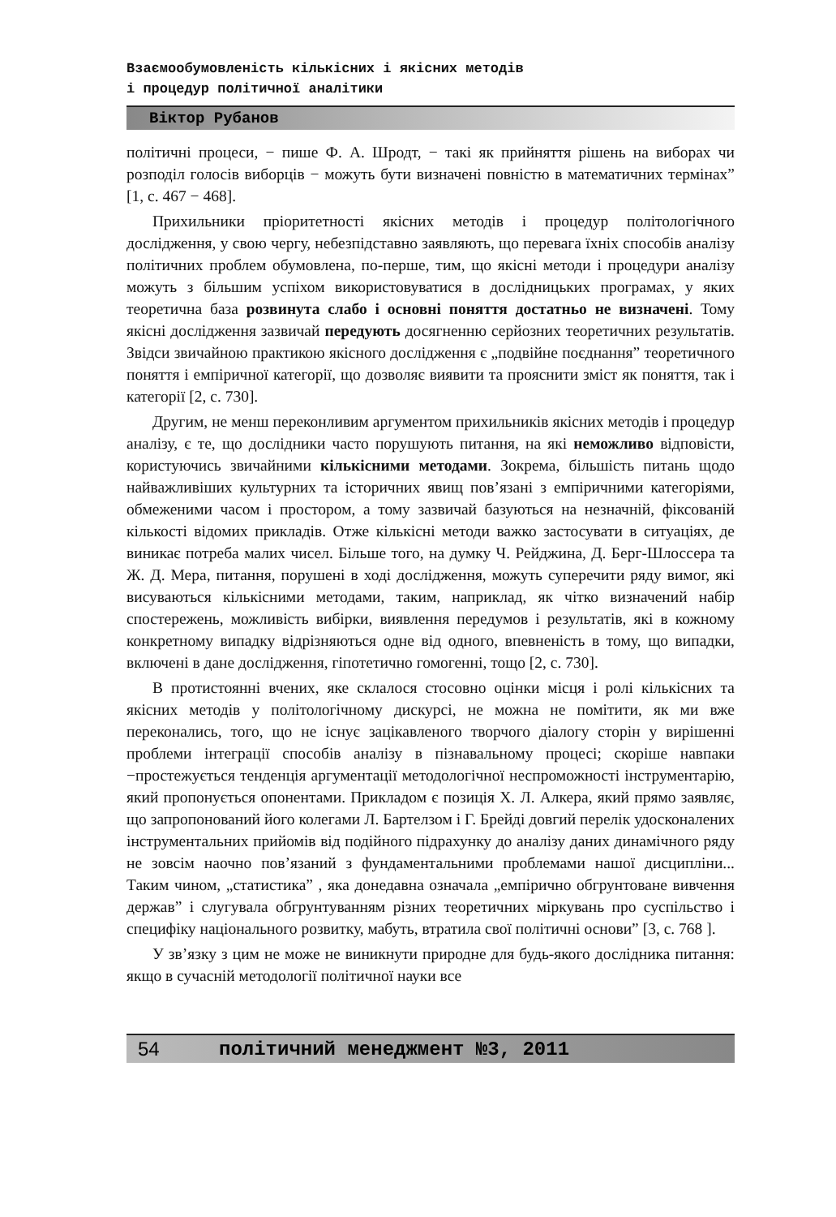Взаємообумовленість кількісних і якісних методів
і процедур політичної аналітики
Віктор Рубанов
політичні процеси, − пише Ф. А. Шродт, − такі як прийняття рішень на виборах чи розподіл голосів виборців − можуть бути визначені повністю в математичних термінах” [1, с. 467 − 468].
Прихильники пріоритетності якісних методів і процедур політологічного дослідження, у свою чергу, небезпідставно заявляють, що перевага їхніх способів аналізу політичних проблем обумовлена, по-перше, тим, що якісні методи і процедури аналізу можуть з більшим успіхом використовуватися в дослідницьких програмах, у яких теоретична база розвинута слабо і основні поняття достатньо не визначені. Тому якісні дослідження зазвичай передують досягненню серйозних теоретичних результатів. Звідси звичайною практикою якісного дослідження є „подвійне поєднання” теоретичного поняття і емпіричної категорії, що дозволяє виявити та прояснити зміст як поняття, так і категорії [2, с. 730].
Другим, не менш переконливим аргументом прихильників якісних методів і процедур аналізу, є те, що дослідники часто порушують питання, на які неможливо відповісти, користуючись звичайними кількісними методами. Зокрема, більшість питань щодо найважливіших культурних та історичних явищ пов’язані з емпіричними категоріями, обмеженими часом і простором, а тому зазвичай базуються на незначній, фіксованій кількості відомих прикладів. Отже кількісні методи важко застосувати в ситуаціях, де виникає потреба малих чисел. Більше того, на думку Ч. Рейджина, Д. Берг-Шлоссера та Ж. Д. Мера, питання, порушені в ході дослідження, можуть суперечити ряду вимог, які висуваються кількісними методами, таким, наприклад, як чітко визначений набір спостережень, можливість вибірки, виявлення передумов і результатів, які в кожному конкретному випадку відрізняються одне від одного, впевненість в тому, що випадки, включені в дане дослідження, гіпотетично гомогенні, тощо [2, с. 730].
В протистоянні вчених, яке склалося стосовно оцінки місця і ролі кількісних та якісних методів у політологічному дискурсі, не можна не помітити, як ми вже переконались, того, що не існує зацікавленого творчого діалогу сторін у вирішенні проблеми інтеграції способів аналізу в пізнавальному процесі; скоріше навпаки −простежується тенденція аргументації методологічної неспроможності інструментарію, який пропонується опонентами. Прикладом є позиція Х. Л. Алкера, який прямо заявляє, що запропонований його колегами Л. Бартелзом і Г. Брейді довгий перелік удосконалених інструментальних прийомів від подійного підрахунку до аналізу даних динамічного ряду не зовсім наочно пов’язаний з фундаментальними проблемами нашої дисципліни... Таким чином, „статистика” , яка донедавна означала „емпірично обгрунтоване вивчення держав” і слугувала обгрунтуванням різних теоретичних міркувань про суспільство і специфіку національного розвитку, мабуть, втратила свої політичні основи” [3, с. 768 ].
У зв’язку з цим не може не виникнути природне для будь-якого дослідника питання: якщо в сучасній методології політичної науки все
54 політичний менеджмент №3, 2011